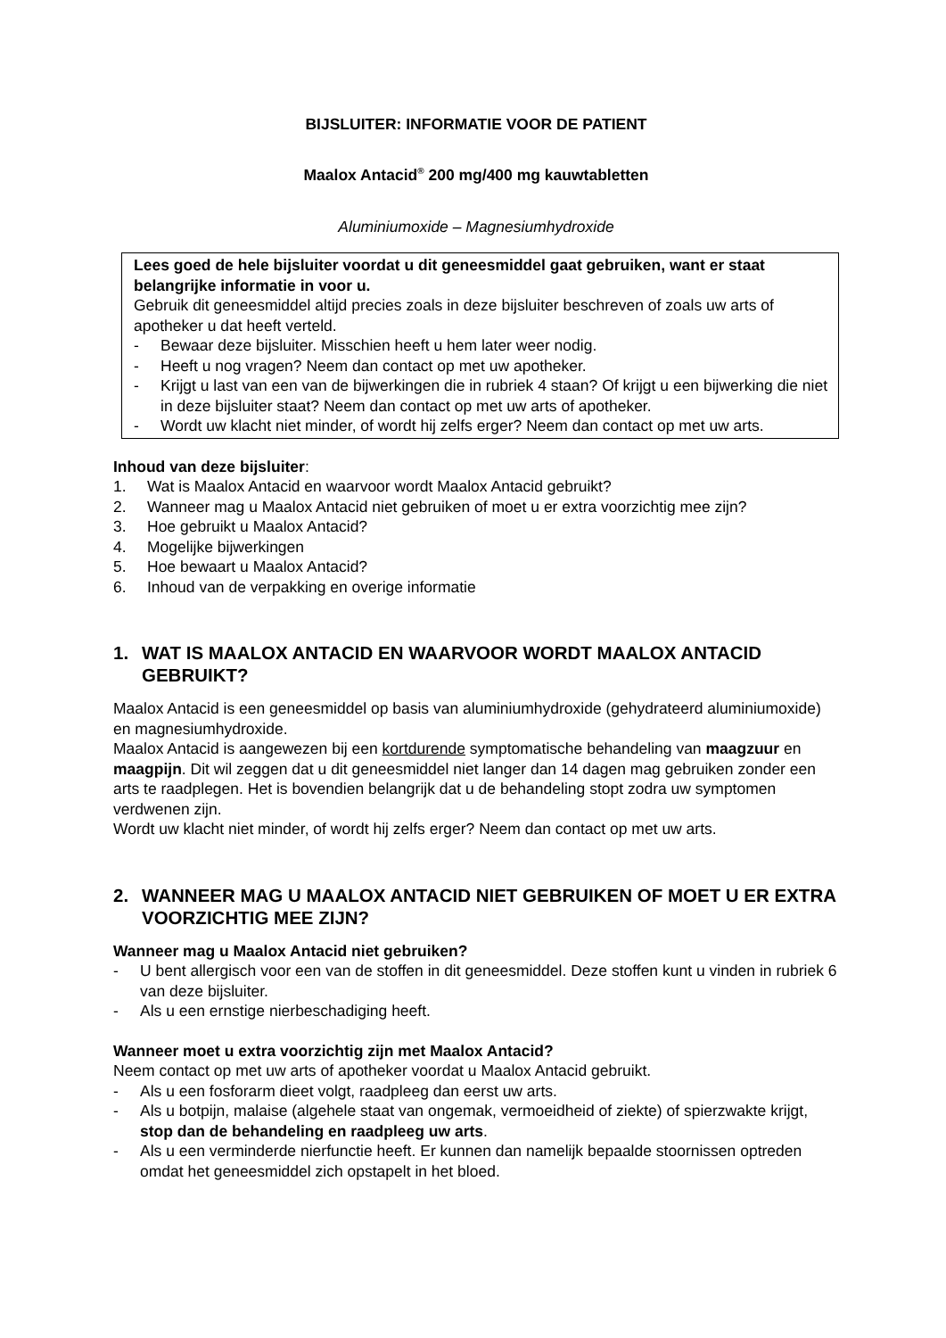BIJSLUITER: INFORMATIE VOOR DE PATIENT
Maalox Antacid<sup>®</sup> 200 mg/400 mg kauwtabletten
Aluminiumoxide – Magnesiumhydroxide
Lees goed de hele bijsluiter voordat u dit geneesmiddel gaat gebruiken, want er staat belangrijke informatie in voor u.
Gebruik dit geneesmiddel altijd precies zoals in deze bijsluiter beschreven of zoals uw arts of apotheker u dat heeft verteld.
- Bewaar deze bijsluiter. Misschien heeft u hem later weer nodig.
- Heeft u nog vragen? Neem dan contact op met uw apotheker.
- Krijgt u last van een van de bijwerkingen die in rubriek 4 staan? Of krijgt u een bijwerking die niet in deze bijsluiter staat? Neem dan contact op met uw arts of apotheker.
- Wordt uw klacht niet minder, of wordt hij zelfs erger? Neem dan contact op met uw arts.
Inhoud van deze bijsluiter:
1. Wat is Maalox Antacid en waarvoor wordt Maalox Antacid gebruikt?
2. Wanneer mag u Maalox Antacid niet gebruiken of moet u er extra voorzichtig mee zijn?
3. Hoe gebruikt u Maalox Antacid?
4. Mogelijke bijwerkingen
5. Hoe bewaart u Maalox Antacid?
6. Inhoud van de verpakking en overige informatie
1. WAT IS MAALOX ANTACID EN WAARVOOR WORDT MAALOX ANTACID GEBRUIKT?
Maalox Antacid is een geneesmiddel op basis van aluminiumhydroxide (gehydrateerd aluminiumoxide) en magnesiumhydroxide.
Maalox Antacid is aangewezen bij een kortdurende symptomatische behandeling van maagzuur en maagpijn. Dit wil zeggen dat u dit geneesmiddel niet langer dan 14 dagen mag gebruiken zonder een arts te raadplegen. Het is bovendien belangrijk dat u de behandeling stopt zodra uw symptomen verdwenen zijn.
Wordt uw klacht niet minder, of wordt hij zelfs erger? Neem dan contact op met uw arts.
2. WANNEER MAG U MAALOX ANTACID NIET GEBRUIKEN OF MOET U ER EXTRA VOORZICHTIG MEE ZIJN?
Wanneer mag u Maalox Antacid niet gebruiken?
- U bent allergisch voor een van de stoffen in dit geneesmiddel. Deze stoffen kunt u vinden in rubriek 6 van deze bijsluiter.
- Als u een ernstige nierbeschadiging heeft.
Wanneer moet u extra voorzichtig zijn met Maalox Antacid?
Neem contact op met uw arts of apotheker voordat u Maalox Antacid gebruikt.
- Als u een fosforarm dieet volgt, raadpleeg dan eerst uw arts.
- Als u botpijn, malaise (algehele staat van ongemak, vermoeidheid of ziekte) of spierzwakte krijgt, stop dan de behandeling en raadpleeg uw arts.
- Als u een verminderde nierfunctie heeft. Er kunnen dan namelijk bepaalde stoornissen optreden omdat het geneesmiddel zich opstapelt in het bloed.